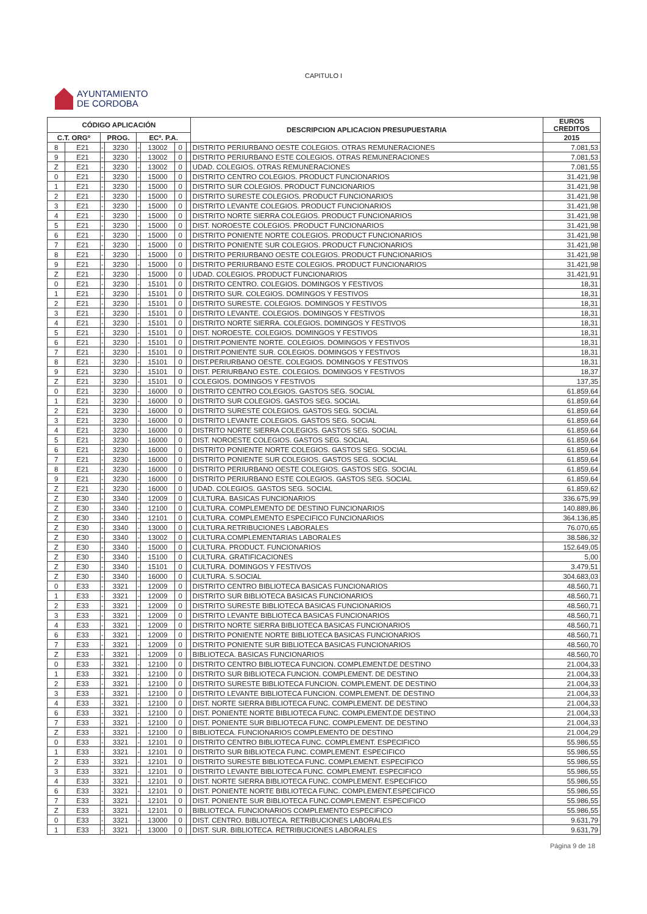CAPITULO I
AYUNTAMIENTO
DE CORDOBA
| CÓDIGO APLICACIÓN | | | | | | | | DESCRIPCION APLICACION PRESUPUESTARIA | EUROS CREDITOS |
| --- | --- | --- | --- | --- | --- | --- | --- | --- | --- |
| C.T. ORGº | | PROG. | | ECº. P.A. | | | | | 2015 |
| 8 | E21 | - | 3230 | - | 13002 | 0 | | DISTRITO PERIURBANO OESTE COLEGIOS. OTRAS REMUNERACIONES | 7.081,53 |
| 9 | E21 | - | 3230 | - | 13002 | 0 | | DISTRITO PERIURBANO ESTE COLEGIOS. OTRAS REMUNERACIONES | 7.081,53 |
| Z | E21 | - | 3230 | - | 13002 | 0 | | UDAD. COLEGIOS. OTRAS REMUNERACIONES | 7.081,55 |
| 0 | E21 | - | 3230 | - | 15000 | 0 | | DISTRITO CENTRO COLEGIOS. PRODUCT FUNCIONARIOS | 31.421,98 |
| 1 | E21 | - | 3230 | - | 15000 | 0 | | DISTRITO SUR COLEGIOS. PRODUCT FUNCIONARIOS | 31.421,98 |
| 2 | E21 | - | 3230 | - | 15000 | 0 | | DISTRITO SURESTE COLEGIOS. PRODUCT FUNCIONARIOS | 31.421,98 |
| 3 | E21 | - | 3230 | - | 15000 | 0 | | DISTRITO LEVANTE COLEGIOS. PRODUCT FUNCIONARIOS | 31.421,98 |
| 4 | E21 | - | 3230 | - | 15000 | 0 | | DISTRITO NORTE SIERRA COLEGIOS. PRODUCT FUNCIONARIOS | 31.421,98 |
| 5 | E21 | - | 3230 | - | 15000 | 0 | | DIST. NOROESTE COLEGIOS. PRODUCT FUNCIONARIOS | 31.421,98 |
| 6 | E21 | - | 3230 | - | 15000 | 0 | | DISTRITO PONIENTE NORTE COLEGIOS. PRODUCT FUNCIONARIOS | 31.421,98 |
| 7 | E21 | - | 3230 | - | 15000 | 0 | | DISTRITO PONIENTE SUR COLEGIOS. PRODUCT FUNCIONARIOS | 31.421,98 |
| 8 | E21 | - | 3230 | - | 15000 | 0 | | DISTRITO PERIURBANO OESTE COLEGIOS. PRODUCT FUNCIONARIOS | 31.421,98 |
| 9 | E21 | - | 3230 | - | 15000 | 0 | | DISTRITO PERIURBANO ESTE COLEGIOS. PRODUCT FUNCIONARIOS | 31.421,98 |
| Z | E21 | - | 3230 | - | 15000 | 0 | | UDAD. COLEGIOS. PRODUCT FUNCIONARIOS | 31.421,91 |
| 0 | E21 | - | 3230 | - | 15101 | 0 | | DISTRITO CENTRO. COLEGIOS. DOMINGOS Y FESTIVOS | 18,31 |
| 1 | E21 | - | 3230 | - | 15101 | 0 | | DISTRITO SUR. COLEGIOS. DOMINGOS Y FESTIVOS | 18,31 |
| 2 | E21 | - | 3230 | - | 15101 | 0 | | DISTRITO SURESTE. COLEGIOS. DOMINGOS Y FESTIVOS | 18,31 |
| 3 | E21 | - | 3230 | - | 15101 | 0 | | DISTRITO LEVANTE. COLEGIOS. DOMINGOS Y FESTIVOS | 18,31 |
| 4 | E21 | - | 3230 | - | 15101 | 0 | | DISTRITO NORTE SIERRA. COLEGIOS. DOMINGOS Y FESTIVOS | 18,31 |
| 5 | E21 | - | 3230 | - | 15101 | 0 | | DIST. NOROESTE. COLEGIOS. DOMINGOS Y FESTIVOS | 18,31 |
| 6 | E21 | - | 3230 | - | 15101 | 0 | | DISTRIT.PONIENTE NORTE. COLEGIOS. DOMINGOS Y FESTIVOS | 18,31 |
| 7 | E21 | - | 3230 | - | 15101 | 0 | | DISTRIT.PONIENTE SUR. COLEGIOS. DOMINGOS Y FESTIVOS | 18,31 |
| 8 | E21 | - | 3230 | - | 15101 | 0 | | DIST.PERIURBANO OESTE. COLEGIOS. DOMINGOS Y FESTIVOS | 18,31 |
| 9 | E21 | - | 3230 | - | 15101 | 0 | | DIST. PERIURBANO ESTE. COLEGIOS. DOMINGOS Y FESTIVOS | 18,37 |
| Z | E21 | - | 3230 | - | 15101 | 0 | | COLEGIOS. DOMINGOS Y FESTIVOS | 137,35 |
| 0 | E21 | - | 3230 | - | 16000 | 0 | | DISTRITO CENTRO COLEGIOS. GASTOS SEG. SOCIAL | 61.859,64 |
| 1 | E21 | - | 3230 | - | 16000 | 0 | | DISTRITO SUR COLEGIOS. GASTOS SEG. SOCIAL | 61.859,64 |
| 2 | E21 | - | 3230 | - | 16000 | 0 | | DISTRITO SURESTE COLEGIOS. GASTOS SEG. SOCIAL | 61.859,64 |
| 3 | E21 | - | 3230 | - | 16000 | 0 | | DISTRITO LEVANTE COLEGIOS. GASTOS SEG. SOCIAL | 61.859,64 |
| 4 | E21 | - | 3230 | - | 16000 | 0 | | DISTRITO NORTE SIERRA COLEGIOS. GASTOS SEG. SOCIAL | 61.859,64 |
| 5 | E21 | - | 3230 | - | 16000 | 0 | | DIST. NOROESTE COLEGIOS. GASTOS SEG. SOCIAL | 61.859,64 |
| 6 | E21 | - | 3230 | - | 16000 | 0 | | DISTRITO PONIENTE NORTE COLEGIOS. GASTOS SEG. SOCIAL | 61.859,64 |
| 7 | E21 | - | 3230 | - | 16000 | 0 | | DISTRITO PONIENTE SUR COLEGIOS. GASTOS SEG. SOCIAL | 61.859,64 |
| 8 | E21 | - | 3230 | - | 16000 | 0 | | DISTRITO PERIURBANO OESTE COLEGIOS. GASTOS SEG. SOCIAL | 61.859,64 |
| 9 | E21 | - | 3230 | - | 16000 | 0 | | DISTRITO PERIURBANO ESTE COLEGIOS. GASTOS SEG. SOCIAL | 61.859,64 |
| Z | E21 | - | 3230 | - | 16000 | 0 | | UDAD. COLEGIOS. GASTOS SEG. SOCIAL | 61.859,62 |
| Z | E30 | - | 3340 | - | 12009 | 0 | | CULTURA. BASICAS FUNCIONARIOS | 336.675,99 |
| Z | E30 | - | 3340 | - | 12100 | 0 | | CULTURA. COMPLEMENTO DE DESTINO FUNCIONARIOS | 140.889,86 |
| Z | E30 | - | 3340 | - | 12101 | 0 | | CULTURA. COMPLEMENTO ESPECIFICO FUNCIONARIOS | 364.136,85 |
| Z | E30 | - | 3340 | - | 13000 | 0 | | CULTURA.RETRIBUCIONES LABORALES | 76.070,65 |
| Z | E30 | - | 3340 | - | 13002 | 0 | | CULTURA.COMPLEMENTARIAS LABORALES | 38.586,32 |
| Z | E30 | - | 3340 | - | 15000 | 0 | | CULTURA. PRODUCT. FUNCIONARIOS | 152.649,05 |
| Z | E30 | - | 3340 | - | 15100 | 0 | | CULTURA. GRATIFICACIONES | 5,00 |
| Z | E30 | - | 3340 | - | 15101 | 0 | | CULTURA. DOMINGOS Y FESTIVOS | 3.479,51 |
| Z | E30 | - | 3340 | - | 16000 | 0 | | CULTURA. S.SOCIAL | 304.683,03 |
| 0 | E33 | - | 3321 | - | 12009 | 0 | | DISTRITO CENTRO BIBLIOTECA BASICAS FUNCIONARIOS | 48.560,71 |
| 1 | E33 | - | 3321 | - | 12009 | 0 | | DISTRITO SUR BIBLIOTECA BASICAS FUNCIONARIOS | 48.560,71 |
| 2 | E33 | - | 3321 | - | 12009 | 0 | | DISTRITO SURESTE BIBLIOTECA BASICAS FUNCIONARIOS | 48.560,71 |
| 3 | E33 | - | 3321 | - | 12009 | 0 | | DISTRITO LEVANTE BIBLIOTECA BASICAS FUNCIONARIOS | 48.560,71 |
| 4 | E33 | - | 3321 | - | 12009 | 0 | | DISTRITO NORTE SIERRA BIBLIOTECA BASICAS FUNCIONARIOS | 48.560,71 |
| 6 | E33 | - | 3321 | - | 12009 | 0 | | DISTRITO PONIENTE NORTE BIBLIOTECA BASICAS FUNCIONARIOS | 48.560,71 |
| 7 | E33 | - | 3321 | - | 12009 | 0 | | DISTRITO PONIENTE SUR BIBLIOTECA BASICAS FUNCIONARIOS | 48.560,70 |
| Z | E33 | - | 3321 | - | 12009 | 0 | | BIBLIOTECA. BASICAS FUNCIONARIOS | 48.560,70 |
| 0 | E33 | - | 3321 | - | 12100 | 0 | | DISTRITO CENTRO BIBLIOTECA FUNCION. COMPLEMENT.DE DESTINO | 21.004,33 |
| 1 | E33 | - | 3321 | - | 12100 | 0 | | DISTRITO SUR BIBLIOTECA FUNCION. COMPLEMENT. DE DESTINO | 21.004,33 |
| 2 | E33 | - | 3321 | - | 12100 | 0 | | DISTRITO SURESTE BIBLIOTECA FUNCION. COMPLEMENT. DE DESTINO | 21.004,33 |
| 3 | E33 | - | 3321 | - | 12100 | 0 | | DISTRITO LEVANTE BIBLIOTECA FUNCION. COMPLEMENT. DE DESTINO | 21.004,33 |
| 4 | E33 | - | 3321 | - | 12100 | 0 | | DIST. NORTE SIERRA BIBLIOTECA FUNC. COMPLEMENT. DE DESTINO | 21.004,33 |
| 6 | E33 | - | 3321 | - | 12100 | 0 | | DIST. PONIENTE NORTE BIBLIOTECA FUNC. COMPLEMENT.DE DESTINO | 21.004,33 |
| 7 | E33 | - | 3321 | - | 12100 | 0 | | DIST. PONIENTE SUR BIBLIOTECA FUNC. COMPLEMENT. DE DESTINO | 21.004,33 |
| Z | E33 | - | 3321 | - | 12100 | 0 | | BIBLIOTECA. FUNCIONARIOS COMPLEMENTO DE DESTINO | 21.004,29 |
| 0 | E33 | - | 3321 | - | 12101 | 0 | | DISTRITO CENTRO BIBLIOTECA FUNC. COMPLEMENT. ESPECIFICO | 55.986,55 |
| 1 | E33 | - | 3321 | - | 12101 | 0 | | DISTRITO SUR BIBLIOTECA FUNC. COMPLEMENT. ESPECIFICO | 55.986,55 |
| 2 | E33 | - | 3321 | - | 12101 | 0 | | DISTRITO SURESTE BIBLIOTECA FUNC. COMPLEMENT. ESPECIFICO | 55.986,55 |
| 3 | E33 | - | 3321 | - | 12101 | 0 | | DISTRITO LEVANTE BIBLIOTECA FUNC. COMPLEMENT. ESPECIFICO | 55.986,55 |
| 4 | E33 | - | 3321 | - | 12101 | 0 | | DIST. NORTE SIERRA BIBLIOTECA FUNC. COMPLEMENT. ESPECIFICO | 55.986,55 |
| 6 | E33 | - | 3321 | - | 12101 | 0 | | DIST. PONIENTE NORTE BIBLIOTECA FUNC. COMPLEMENT.ESPECIFICO | 55.986,55 |
| 7 | E33 | - | 3321 | - | 12101 | 0 | | DIST. PONIENTE SUR BIBLIOTECA FUNC.COMPLEMENT. ESPECIFICO | 55.986,55 |
| Z | E33 | - | 3321 | - | 12101 | 0 | | BIBLIOTECA. FUNCIONARIOS COMPLEMENTO ESPECIFICO | 55.986,55 |
| 0 | E33 | - | 3321 | - | 13000 | 0 | | DIST. CENTRO. BIBLIOTECA. RETRIBUCIONES LABORALES | 9.631,79 |
| 1 | E33 | - | 3321 | - | 13000 | 0 | | DIST. SUR. BIBLIOTECA. RETRIBUCIONES LABORALES | 9.631,79 |
Página 9 de 18